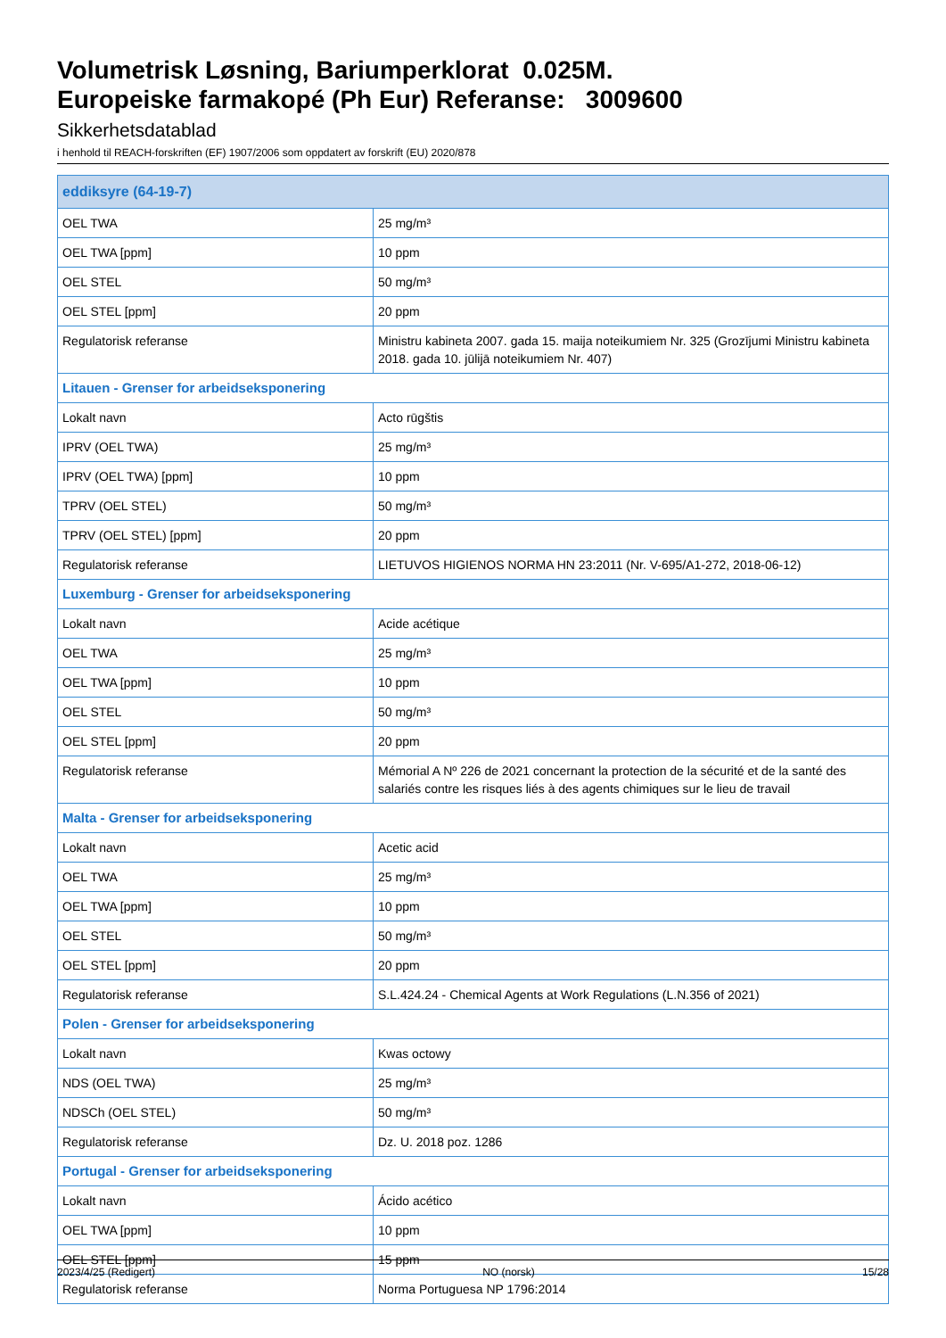Volumetrisk Løsning, Bariumperklorat 0.025M.
Europeiske farmakopé (Ph Eur) Referanse: 3009600
Sikkerhetsdatablad
i henhold til REACH-forskriften (EF) 1907/2006 som oppdatert av forskrift (EU) 2020/878
| eddiksyre (64-19-7) | |
| OEL TWA | 25 mg/m³ |
| OEL TWA [ppm] | 10 ppm |
| OEL STEL | 50 mg/m³ |
| OEL STEL [ppm] | 20 ppm |
| Regulatorisk referanse | Ministru kabineta 2007. gada 15. maija noteikumiem Nr. 325 (Grozījumi Ministru kabineta 2018. gada 10. jūlijā noteikumiem Nr. 407) |
| Litauen - Grenser for arbeidseksponering | |
| Lokalt navn | Acto rūgštis |
| IPRV (OEL TWA) | 25 mg/m³ |
| IPRV (OEL TWA) [ppm] | 10 ppm |
| TPRV (OEL STEL) | 50 mg/m³ |
| TPRV (OEL STEL) [ppm] | 20 ppm |
| Regulatorisk referanse | LIETUVOS HIGIENOS NORMA HN 23:2011 (Nr. V-695/A1-272, 2018-06-12) |
| Luxemburg - Grenser for arbeidseksponering | |
| Lokalt navn | Acide acétique |
| OEL TWA | 25 mg/m³ |
| OEL TWA [ppm] | 10 ppm |
| OEL STEL | 50 mg/m³ |
| OEL STEL [ppm] | 20 ppm |
| Regulatorisk referanse | Mémorial A Nº 226 de 2021 concernant la protection de la sécurité et de la santé des salariés contre les risques liés à des agents chimiques sur le lieu de travail |
| Malta - Grenser for arbeidseksponering | |
| Lokalt navn | Acetic acid |
| OEL TWA | 25 mg/m³ |
| OEL TWA [ppm] | 10 ppm |
| OEL STEL | 50 mg/m³ |
| OEL STEL [ppm] | 20 ppm |
| Regulatorisk referanse | S.L.424.24 - Chemical Agents at Work Regulations (L.N.356 of 2021) |
| Polen - Grenser for arbeidseksponering | |
| Lokalt navn | Kwas octowy |
| NDS (OEL TWA) | 25 mg/m³ |
| NDSCh (OEL STEL) | 50 mg/m³ |
| Regulatorisk referanse | Dz. U. 2018 poz. 1286 |
| Portugal - Grenser for arbeidseksponering | |
| Lokalt navn | Ácido acético |
| OEL TWA [ppm] | 10 ppm |
| OEL STEL [ppm] | 15 ppm |
| Regulatorisk referanse | Norma Portuguesa NP 1796:2014 |
2023/4/25 (Redigert) NO (norsk) 15/28